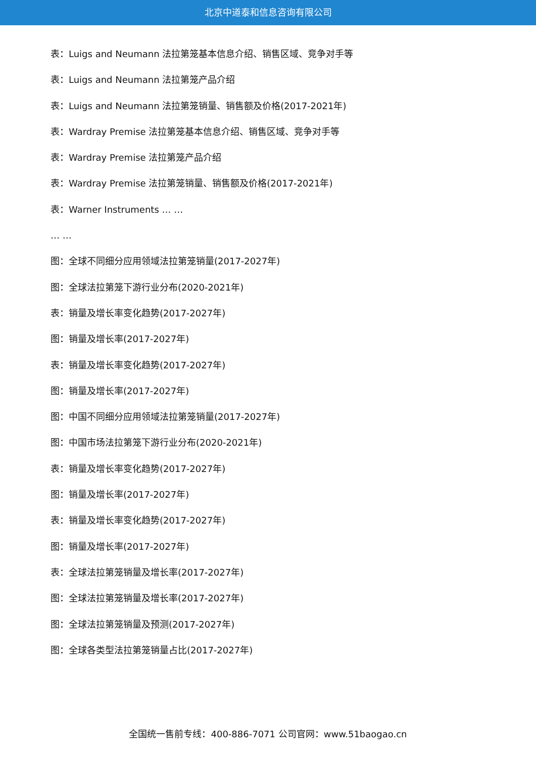北京中道泰和信息咨询有限公司
表：Luigs and Neumann 法拉第笼基本信息介绍、销售区域、竞争对手等
表：Luigs and Neumann 法拉第笼产品介绍
表：Luigs and Neumann 法拉第笼销量、销售额及价格(2017-2021年)
表：Wardray Premise 法拉第笼基本信息介绍、销售区域、竞争对手等
表：Wardray Premise 法拉第笼产品介绍
表：Wardray Premise 法拉第笼销量、销售额及价格(2017-2021年)
表：Warner Instruments … …
… …
图：全球不同细分应用领域法拉第笼销量(2017-2027年)
图：全球法拉第笼下游行业分布(2020-2021年)
表：销量及增长率变化趋势(2017-2027年)
图：销量及增长率(2017-2027年)
表：销量及增长率变化趋势(2017-2027年)
图：销量及增长率(2017-2027年)
图：中国不同细分应用领域法拉第笼销量(2017-2027年)
图：中国市场法拉第笼下游行业分布(2020-2021年)
表：销量及增长率变化趋势(2017-2027年)
图：销量及增长率(2017-2027年)
表：销量及增长率变化趋势(2017-2027年)
图：销量及增长率(2017-2027年)
表：全球法拉第笼销量及增长率(2017-2027年)
图：全球法拉第笼销量及增长率(2017-2027年)
图：全球法拉第笼销量及预测(2017-2027年)
图：全球各类型法拉第笼销量占比(2017-2027年)
全国统一售前专线：400-886-7071 公司官网：www.51baogao.cn